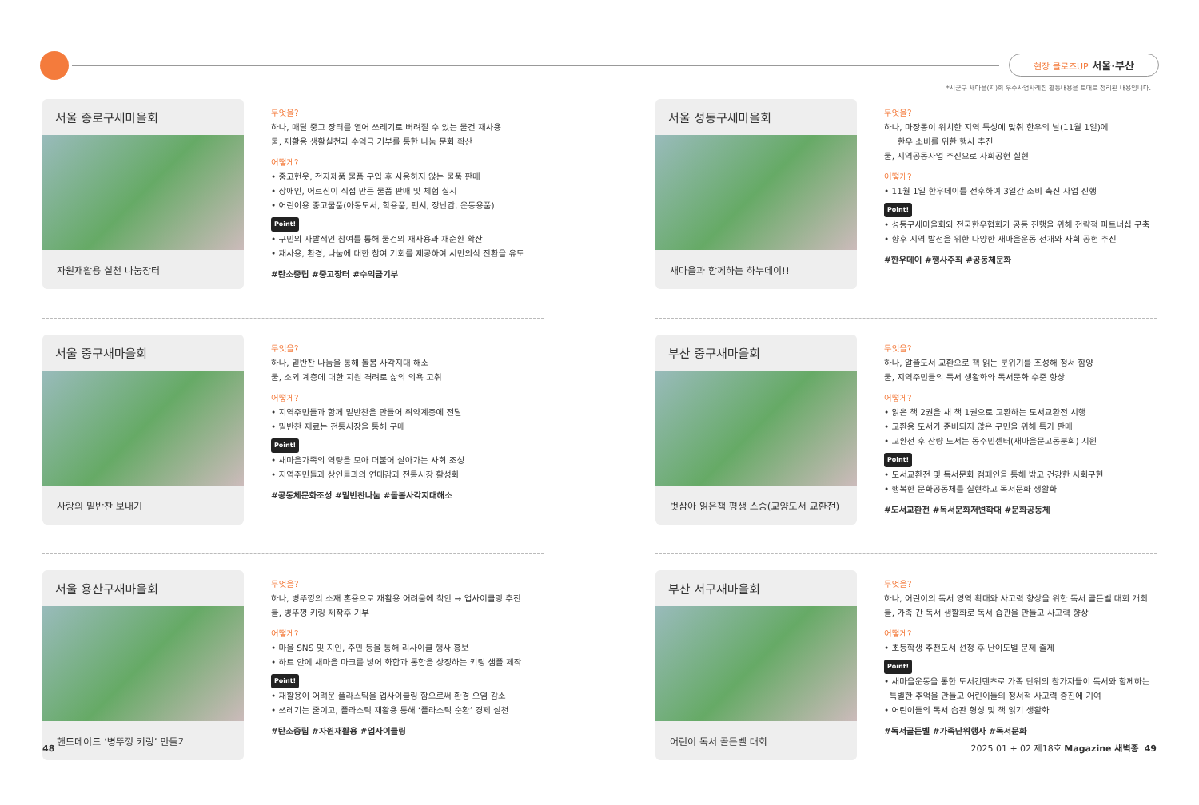현장 클로즈UP 서울·부산
*시군구 새마을(지)회 우수사업사례집 활동내용을 토대로 정리된 내용입니다.
서울 종로구새마을회
자원재활용 실천 나눔장터
무엇을?
하나, 매달 중고 장터를 열어 쓰레기로 버려질 수 있는 물건 재사용
둘, 재활용 생활실천과 수익금 기부를 통한 나눔 문화 확산
어떻게?
• 중고헌옷, 전자제품 물품 구입 후 사용하지 않는 물품 판매
• 장애인, 어르신이 직접 만든 물품 판매 및 체험 실시
• 어린이용 중고물품(아동도서, 학용품, 팬시, 장난감, 운동용품)
Point!
• 구민의 자발적인 참여를 통해 물건의 재사용과 재순환 확산
• 재사용, 환경, 나눔에 대한 참여 기회를 제공하여 시민의식 전환을 유도
#탄소중립 #중고장터 #수익금기부
서울 중구새마을회
사랑의 밑반찬 보내기
무엇을?
하나, 밑반찬 나눔을 통해 돌봄 사각지대 해소
둘, 소외 계층에 대한 지원 격려로 삶의 의욕 고취
어떻게?
• 지역주민들과 함께 밑반찬을 만들어 취약계층에 전달
• 밑반찬 재료는 전통시장을 통해 구매
Point!
• 새마을가족의 역량을 모아 더불어 살아가는 사회 조성
• 지역주민들과 상인들과의 연대감과 전통시장 활성화
#공동체문화조성 #밑반찬나눔 #돌봄사각지대해소
서울 용산구새마을회
핸드메이드 ‘병뚜껑 키링’ 만들기
무엇을?
하나, 병뚜껑의 소재 혼용으로 재활용 어려움에 착안 → 업사이클링 추진
둘, 병뚜껑 키링 제작후 기부
어떻게?
• 마을 SNS 및 지인, 주민 등을 통해 리사이클 행사 홍보
• 하트 안에 새마을 마크를 넣어 화합과 통합을 상징하는 키링 샘플 제작
Point!
• 재활용이 어려운 플라스틱을 업사이클링 함으로써 환경 오염 감소
• 쓰레기는 줄이고, 플라스틱 재활용 통해 ‘플라스틱 순환’ 경제 실천
#탄소중립 #자원재활용 #업사이클링
서울 성동구새마을회
새마을과 함께하는 하누데이!!
무엇을?
하나, 마장동이 위치한 지역 특성에 맞춰 한우의 날(11월 1일)에
한우 소비를 위한 행사 추진
둘, 지역공동사업 추진으로 사회공헌 실현
어떻게?
• 11월 1일 한우데이를 전후하여 3일간 소비 촉진 사업 진행
Point!
• 성동구새마을회와 전국한우협회가 공동 진행을 위해 전략적 파트너십 구축
• 향후 지역 발전을 위한 다양한 새마을운동 전개와 사회 공헌 추진
#한우데이 #행사주최 #공동체문화
부산 중구새마을회
벗삼아 읽은책 평생 스승(교양도서 교환전)
무엇을?
하나, 알뜰도서 교환으로 책 읽는 분위기를 조성해 정서 함양
둘, 지역주민들의 독서 생활화와 독서문화 수준 향상
어떻게?
• 읽은 책 2권을 새 책 1권으로 교환하는 도서교환전 시행
• 교환용 도서가 준비되지 않은 구민을 위해 특가 판매
• 교환전 후 잔량 도서는 동주민센터(새마을문고동분회) 지원
Point!
• 도서교환전 및 독서문화 캠페인을 통해 밝고 건강한 사회구현
• 행복한 문화공동체를 실현하고 독서문화 생활화
#도서교환전 #독서문화저변확대 #문화공동체
부산 서구새마을회
어린이 독서 골든벨 대회
무엇을?
하나, 어린이의 독서 영역 확대와 사고력 향상을 위한 독서 골든벨 대회 개최
둘, 가족 간 독서 생활화로 독서 습관을 만들고 사고력 향상
어떻게?
• 초등학생 추천도서 선정 후 난이도별 문제 출제
Point!
• 새마을운동을 통한 도서컨텐츠로 가족 단위의 참가자들이 독서와 함께하는
특별한 추억을 만들고 어린이들의 정서적 사고력 증진에 기여
• 어린이들의 독서 습관 형성 및 책 읽기 생활화
#독서골든벨 #가족단위행사 #독서문화
48
2025 01 + 02 제18호 Magazine 새벽종 49